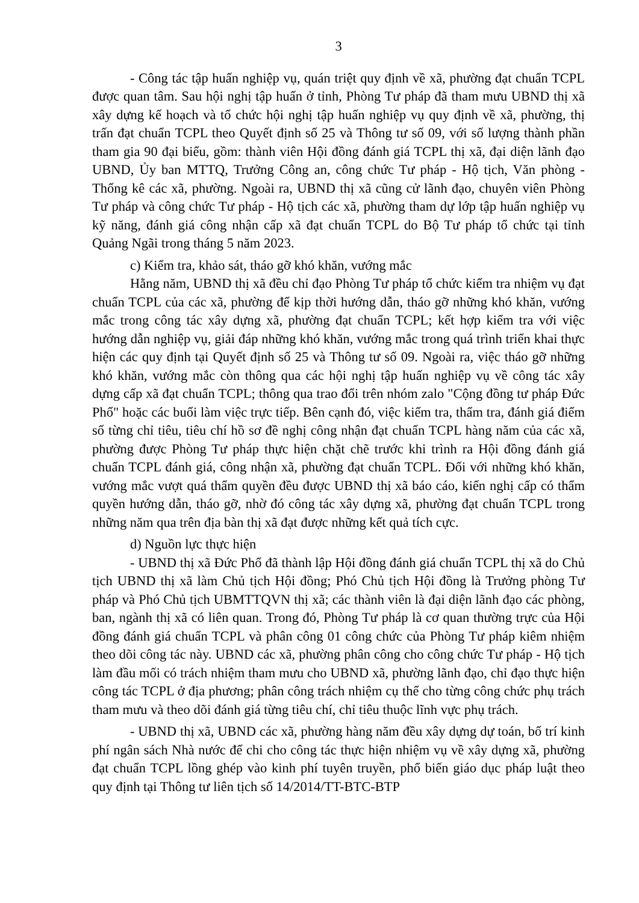3
- Công tác tập huấn nghiệp vụ, quán triệt quy định về xã, phường đạt chuẩn TCPL được quan tâm. Sau hội nghị tập huấn ở tỉnh, Phòng Tư pháp đã tham mưu UBND thị xã xây dựng kế hoạch và tổ chức hội nghị tập huấn nghiệp vụ quy định về xã, phường, thị trấn đạt chuẩn TCPL theo Quyết định số 25 và Thông tư số 09, với số lượng thành phần tham gia 90 đại biểu, gồm: thành viên Hội đồng đánh giá TCPL thị xã, đại diện lãnh đạo UBND, Ủy ban MTTQ, Trưởng Công an, công chức Tư pháp - Hộ tịch, Văn phòng - Thống kê các xã, phường. Ngoài ra, UBND thị xã cũng cử lãnh đạo, chuyên viên Phòng Tư pháp và công chức Tư pháp - Hộ tịch các xã, phường tham dự lớp tập huấn nghiệp vụ kỹ năng, đánh giá công nhận cấp xã đạt chuẩn TCPL do Bộ Tư pháp tổ chức tại tỉnh Quảng Ngãi trong tháng 5 năm 2023.
c) Kiểm tra, khảo sát, tháo gỡ khó khăn, vướng mắc
Hằng năm, UBND thị xã đều chỉ đạo Phòng Tư pháp tổ chức kiểm tra nhiệm vụ đạt chuẩn TCPL của các xã, phường để kịp thời hướng dẫn, tháo gỡ những khó khăn, vướng mắc trong công tác xây dựng xã, phường đạt chuẩn TCPL; kết hợp kiểm tra với việc hướng dẫn nghiệp vụ, giải đáp những khó khăn, vướng mắc trong quá trình triển khai thực hiện các quy định tại Quyết định số 25 và Thông tư số 09. Ngoài ra, việc tháo gỡ những khó khăn, vướng mắc còn thông qua các hội nghị tập huấn nghiệp vụ về công tác xây dựng cấp xã đạt chuẩn TCPL; thông qua trao đổi trên nhóm zalo "Cộng đồng tư pháp Đức Phổ" hoặc các buổi làm việc trực tiếp. Bên cạnh đó, việc kiểm tra, thẩm tra, đánh giá điểm số từng chỉ tiêu, tiêu chí hồ sơ đề nghị công nhận đạt chuẩn TCPL hàng năm của các xã, phường được Phòng Tư pháp thực hiện chặt chẽ trước khi trình ra Hội đồng đánh giá chuẩn TCPL đánh giá, công nhận xã, phường đạt chuẩn TCPL. Đối với những khó khăn, vướng mắc vượt quá thẩm quyền đều được UBND thị xã báo cáo, kiến nghị cấp có thẩm quyền hướng dẫn, tháo gỡ, nhờ đó công tác xây dựng xã, phường đạt chuẩn TCPL trong những năm qua trên địa bàn thị xã đạt được những kết quả tích cực.
d) Nguồn lực thực hiện
- UBND thị xã Đức Phổ đã thành lập Hội đồng đánh giá chuẩn TCPL thị xã do Chủ tịch UBND thị xã làm Chủ tịch Hội đồng; Phó Chủ tịch Hội đồng là Trưởng phòng Tư pháp và Phó Chủ tịch UBMTTQVN thị xã; các thành viên là đại diện lãnh đạo các phòng, ban, ngành thị xã có liên quan. Trong đó, Phòng Tư pháp là cơ quan thường trực của Hội đồng đánh giá chuẩn TCPL và phân công 01 công chức của Phòng Tư pháp kiêm nhiệm theo dõi công tác này. UBND các xã, phường phân công cho công chức Tư pháp - Hộ tịch làm đầu mối có trách nhiệm tham mưu cho UBND xã, phường lãnh đạo, chỉ đạo thực hiện công tác TCPL ở địa phương; phân công trách nhiệm cụ thể cho từng công chức phụ trách tham mưu và theo dõi đánh giá từng tiêu chí, chỉ tiêu thuộc lĩnh vực phụ trách.
- UBND thị xã, UBND các xã, phường hàng năm đều xây dựng dự toán, bố trí kinh phí ngân sách Nhà nước để chi cho công tác thực hiện nhiệm vụ về xây dựng xã, phường đạt chuẩn TCPL lồng ghép vào kinh phí tuyên truyền, phổ biến giáo dục pháp luật theo quy định tại Thông tư liên tịch số 14/2014/TT-BTC-BTP